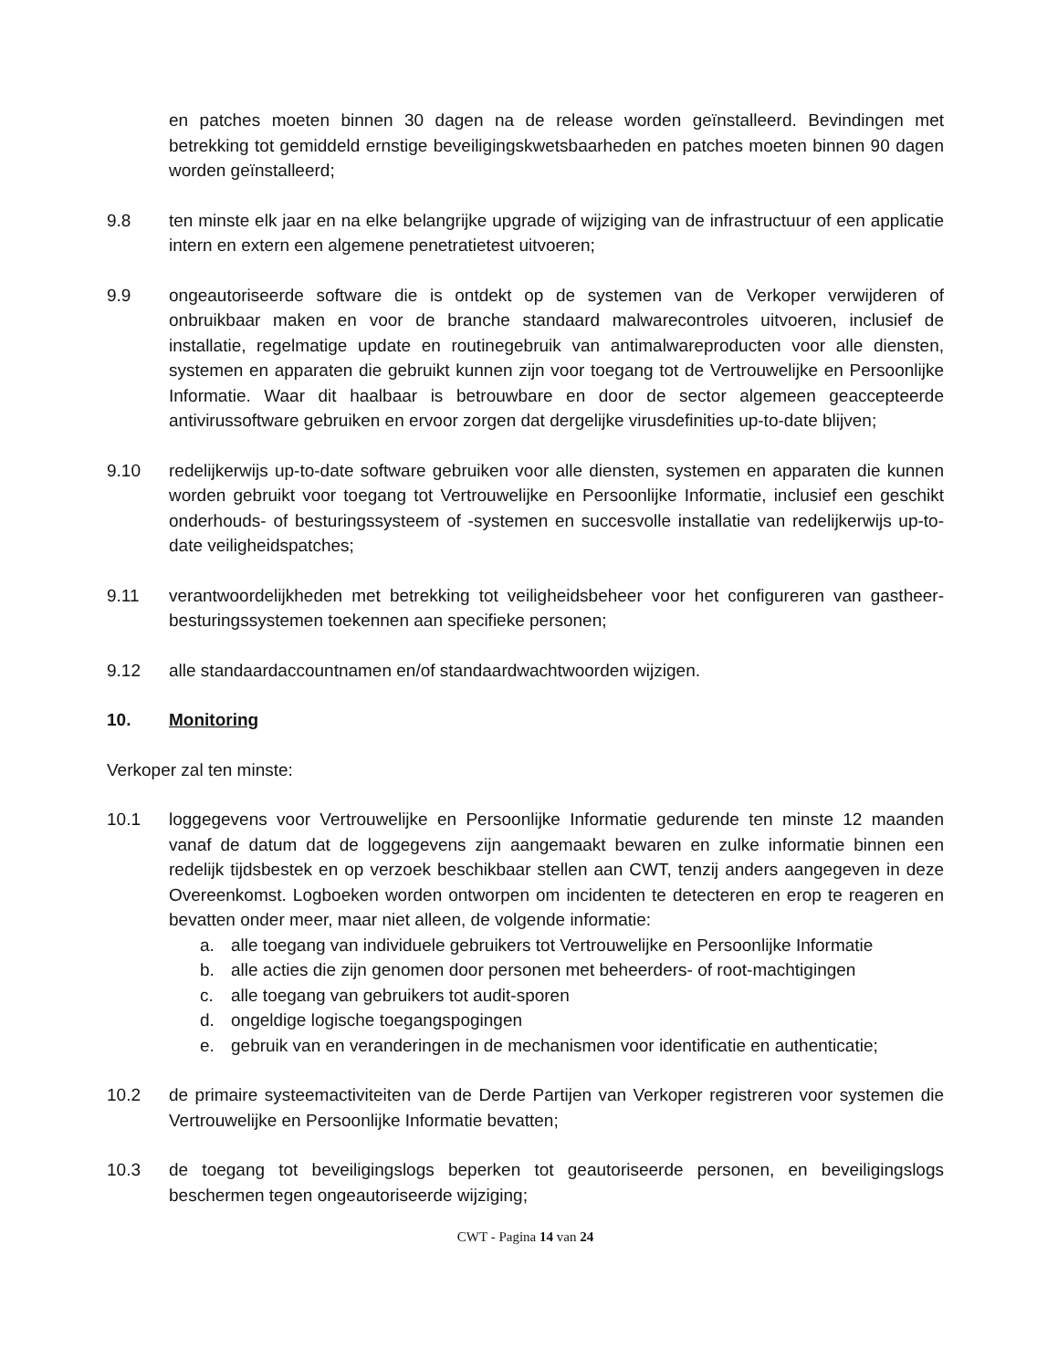en patches moeten binnen 30 dagen na de release worden geïnstalleerd. Bevindingen met betrekking tot gemiddeld ernstige beveiligingskwetsbaarheden en patches moeten binnen 90 dagen worden geïnstalleerd;
9.8 ten minste elk jaar en na elke belangrijke upgrade of wijziging van de infrastructuur of een applicatie intern en extern een algemene penetratietest uitvoeren;
9.9 ongeautoriseerde software die is ontdekt op de systemen van de Verkoper verwijderen of onbruikbaar maken en voor de branche standaard malwarecontroles uitvoeren, inclusief de installatie, regelmatige update en routinegebruik van antimalwareproducten voor alle diensten, systemen en apparaten die gebruikt kunnen zijn voor toegang tot de Vertrouwelijke en Persoonlijke Informatie. Waar dit haalbaar is betrouwbare en door de sector algemeen geaccepteerde antivirussoftware gebruiken en ervoor zorgen dat dergelijke virusdefinities up-to-date blijven;
9.10 redelijkerwijs up-to-date software gebruiken voor alle diensten, systemen en apparaten die kunnen worden gebruikt voor toegang tot Vertrouwelijke en Persoonlijke Informatie, inclusief een geschikt onderhouds- of besturingssysteem of -systemen en succesvolle installatie van redelijkerwijs up-to-date veiligheidspatches;
9.11 verantwoordelijkheden met betrekking tot veiligheidsbeheer voor het configureren van gastheer-besturingssystemen toekennen aan specifieke personen;
9.12 alle standaardaccountnamen en/of standaardwachtwoorden wijzigen.
10. Monitoring
Verkoper zal ten minste:
10.1 loggegevens voor Vertrouwelijke en Persoonlijke Informatie gedurende ten minste 12 maanden vanaf de datum dat de loggegevens zijn aangemaakt bewaren en zulke informatie binnen een redelijk tijdsbestek en op verzoek beschikbaar stellen aan CWT, tenzij anders aangegeven in deze Overeenkomst. Logboeken worden ontworpen om incidenten te detecteren en erop te reageren en bevatten onder meer, maar niet alleen, de volgende informatie:
a. alle toegang van individuele gebruikers tot Vertrouwelijke en Persoonlijke Informatie
b. alle acties die zijn genomen door personen met beheerders- of root-machtigingen
c. alle toegang van gebruikers tot audit-sporen
d. ongeldige logische toegangspogingen
e. gebruik van en veranderingen in de mechanismen voor identificatie en authenticatie;
10.2 de primaire systeemactiviteiten van de Derde Partijen van Verkoper registreren voor systemen die Vertrouwelijke en Persoonlijke Informatie bevatten;
10.3 de toegang tot beveiligingslogs beperken tot geautoriseerde personen, en beveiligingslogs beschermen tegen ongeautoriseerde wijziging;
CWT - Pagina 14 van 24